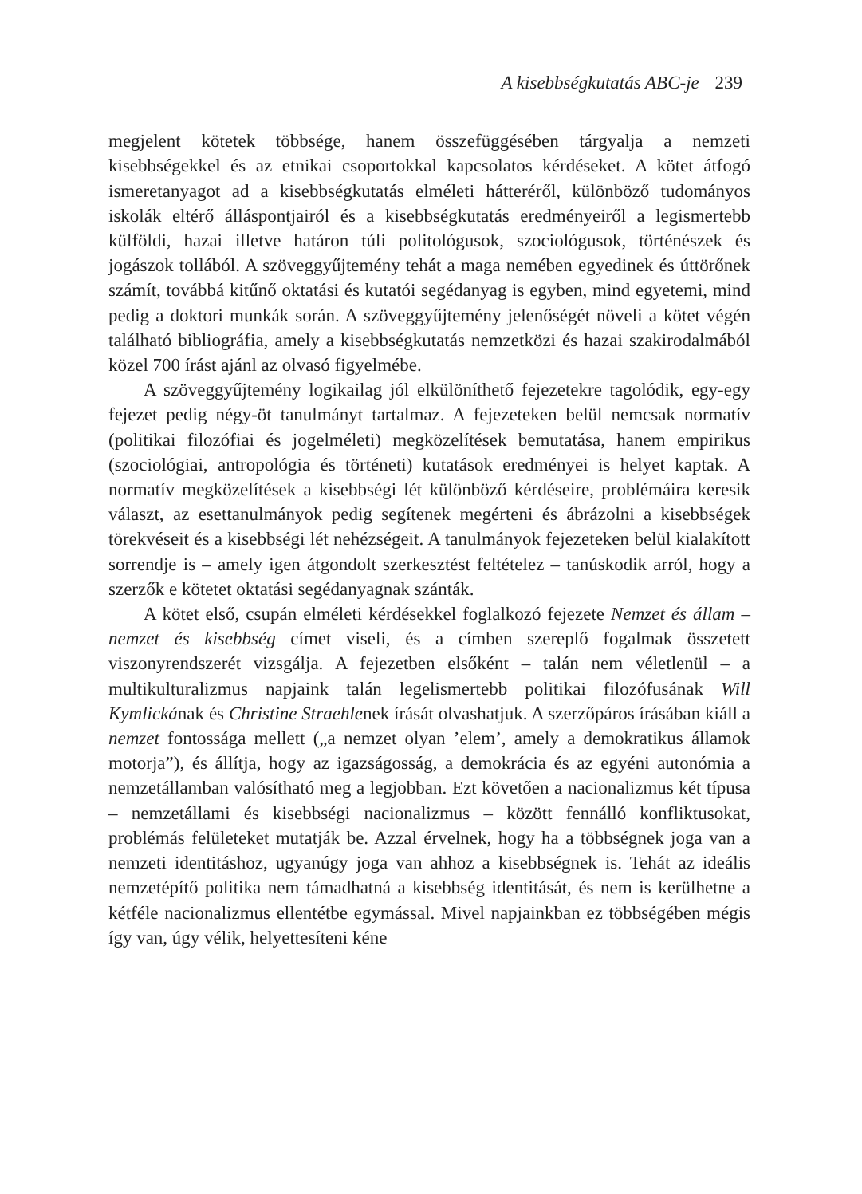A kisebbségkutatás ABC-je 239
megjelent kötetek többsége, hanem összefüggésében tárgyalja a nemzeti kisebbségekkel és az etnikai csoportokkal kapcsolatos kérdéseket. A kötet átfogó ismeretanyagot ad a kisebbségkutatás elméleti hátteréről, különböző tudományos iskolák eltérő álláspontjairól és a kisebbségkutatás eredményeiről a legismertebb külföldi, hazai illetve határon túli politológusok, szociológusok, történészek és jogászok tollából. A szöveggyűjtemény tehát a maga nemében egyedinek és úttörőnek számít, továbbá kitűnő oktatási és kutatói segédanyag is egyben, mind egyetemi, mind pedig a doktori munkák során. A szöveggyűjtemény jelenőségét növeli a kötet végén található bibliográfia, amely a kisebbségkutatás nemzetközi és hazai szakirodalmából közel 700 írást ajánl az olvasó figyelmébe.
A szöveggyűjtemény logikailag jól elkülöníthető fejezetekre tagolódik, egy-egy fejezet pedig négy-öt tanulmányt tartalmaz. A fejezeteken belül nemcsak normatív (politikai filozófiai és jogelméleti) megközelítések bemutatása, hanem empirikus (szociológiai, antropológia és történeti) kutatások eredményei is helyet kaptak. A normatív megközelítések a kisebbségi lét különböző kérdéseire, problémáira keresik választ, az esettanulmányok pedig segítenek megérteni és ábrázolni a kisebbségek törekvéseit és a kisebbségi lét nehézségeit. A tanulmányok fejezeteken belül kialakított sorrendje is – amely igen átgondolt szerkesztést feltételez – tanúskodik arról, hogy a szerzők e kötetet oktatási segédanyagnak szánták.
A kötet első, csupán elméleti kérdésekkel foglalkozó fejezete Nemzet és állam – nemzet és kisebbség címet viseli, és a címben szereplő fogalmak összetett viszonyrendszerét vizsgálja. A fejezetben elsőként – talán nem véletlenül – a multikulturalizmus napjaink talán legelismertebb politikai filozófusának Will Kymlickának és Christine Straehlenek írását olvashatjuk. A szerzőpáros írásában kiáll a nemzet fontossága mellett („a nemzet olyan ’elem’, amely a demokratikus államok motorja”), és állítja, hogy az igazságosság, a demokrácia és az egyéni autonómia a nemzetállamban valósítható meg a legjobban. Ezt követően a nacionalizmus két típusa – nemzetállami és kisebbségi nacionalizmus – között fennálló konfliktusokat, problémás felületeket mutatják be. Azzal érvelnek, hogy ha a többségnek joga van a nemzeti identitáshoz, ugyanúgy joga van ahhoz a kisebbségnek is. Tehát az ideális nemzetépítő politika nem támadhatná a kisebbség identitását, és nem is kerülhetne a kétféle nacionalizmus ellentétbe egymással. Mivel napjainkban ez többségében mégis így van, úgy vélik, helyettesíteni kéne